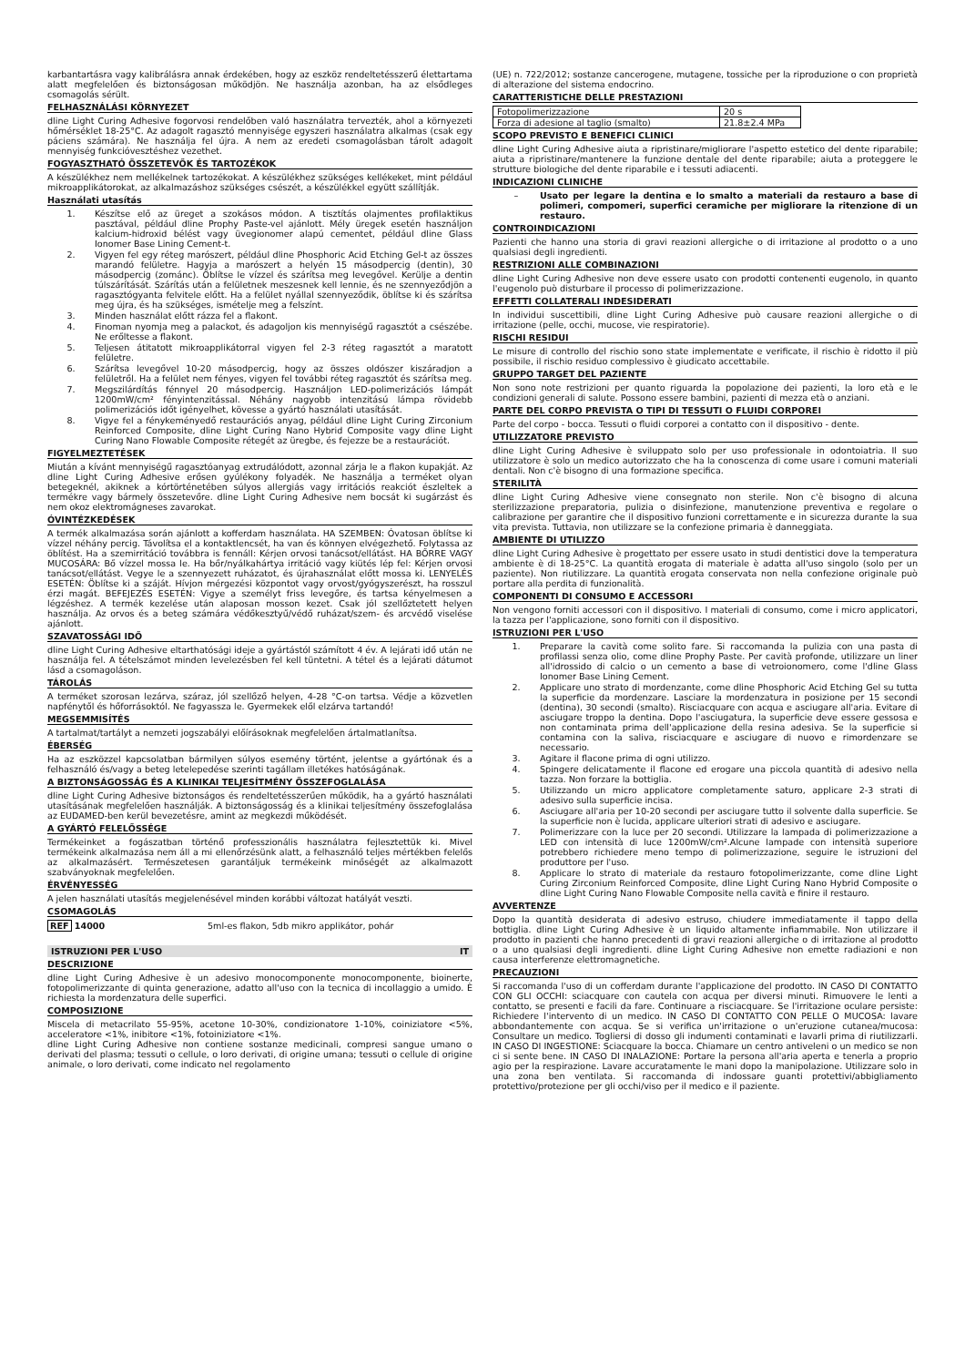karbantartásra vagy kalibrálásra annak érdekében, hogy az eszköz rendeltetésszerű élettartama alatt megfelelően és biztonságosan működjön. Ne használja azonban, ha az elsődleges csomagolás sérült.
FELHASZNÁLÁSI KÖRNYEZET
dline Light Curing Adhesive fogorvosi rendelőben való használatra tervezték, ahol a környezeti hőmérséklet 18-25°C. Az adagolt ragasztó mennyisége egyszeri használatra alkalmas (csak egy páciens számára). Ne használja fel újra. A nem az eredeti csomagolásban tárolt adagolt mennyiség funkcióvesztéshez vezethet.
FOGYASZTHATÓ ÖSSZETEVŐK ÉS TARTOZÉKOK
A készülékhez nem mellékelnek tartozékokat. A készülékhez szükséges kellékeket, mint például mikroapplikátorokat, az alkalmazáshoz szükséges csészét, a készülékkel együtt szállítják.
Használati utasítás
1. Készítse elő az üreget a szokásos módon. A tisztítás olajmentes profilaktikus pasztával, például dline Prophy Paste-vel ajánlott. Mély üregek esetén használjon kalcium-hidroxid bélést vagy üvegionomer alapú cementet, például dline Glass Ionomer Base Lining Cement-t.
2. Vigyen fel egy réteg marószert, például dline Phosphoric Acid Etching Gel-t az összes marandó felületre. Hagyja a marószert a helyén 15 másodpercig (dentin), 30 másodpercig (zománc). Öblítse le vízzel és szárítsa meg levegővel. Kerülje a dentin túlszárítását. Szárítás után a felületnek meszesnek kell lennie, és ne szennyeződjön a ragasztógyanta felvitele előtt. Ha a felület nyállal szennyeződik, öblítse ki és szárítsa meg újra, és ha szükséges, ismételje meg a felszínt.
3. Minden használat előtt rázza fel a flakont.
4. Finoman nyomja meg a palackot, és adagoljon kis mennyiségű ragasztót a csészébe. Ne erőltesse a flakont.
5. Teljesen átitatott mikroapplikátorral vigyen fel 2-3 réteg ragasztót a maratott felületre.
6. Szárítsa levegővel 10-20 másodpercig, hogy az összes oldószer kiszáradjon a felületről. Ha a felület nem fényes, vigyen fel további réteg ragasztót és szárítsa meg.
7. Megszilárdítás fénnyel 20 másodpercig. Használjon LED-polimerizációs lámpát 1200mW/cm² fényintenzitással. Néhány nagyobb intenzitású lámpa rövidebb polimerizációs időt igényelhet, kövesse a gyártó használati utasítását.
8. Vigye fel a fénykeményedő restaurációs anyag, például dline Light Curing Zirconium Reinforced Composite, dline Light Curing Nano Hybrid Composite vagy dline Light Curing Nano Flowable Composite rétegét az üregbe, és fejezze be a restaurációt.
FIGYELMEZTETÉSEK
Miután a kívánt mennyiségű ragasztóanyag extrudálódott, azonnal zárja le a flakon kupakját. Az dline Light Curing Adhesive erősen gyúlékony folyadék. Ne használja a terméket olyan betegeknél, akiknek a kórtörténetében súlyos allergiás vagy irritációs reakciót észleltek a termékre vagy bármely összetevőre. dline Light Curing Adhesive nem bocsát ki sugárzást és nem okoz elektromágneses zavarokat.
ÓVINTÉZKEDÉSEK
A termék alkalmazása során ajánlott a kofferdam használata. HA SZEMBEN: Óvatosan öblítse ki vízzel néhány percig. Távolítsa el a kontaktlencsét, ha van és könnyen elvégezhető. Folytassa az öblítést. Ha a szemirritáció továbbra is fennáll: Kérjen orvosi tanácsot/ellátást. HA BŐRRE VAGY MUCOSÁRA: Bő vízzel mossa le. Ha bőr/nyálkahártya irritáció vagy kiütés lép fel: Kérjen orvosi tanácsot/ellátást. Vegye le a szennyezett ruházatot, és újrahasználat előtt mossa ki. LENYELÉS ESETÉN: Öblítse ki a száját. Hívjon mérgezési központot vagy orvost/gyógyszerészt, ha rosszul érzi magát. BEFEJEZÉS ESETÉN: Vigye a személyt friss levegőre, és tartsa kényelmesen a légzéshez. A termék kezelése után alaposan mosson kezet. Csak jól szellőztetett helyen használja. Az orvos és a beteg számára védőkesztyű/védő ruházat/szem- és arcvédő viselése ajánlott.
SZAVATOSSÁGI IDŐ
dline Light Curing Adhesive eltarthatósági ideje a gyártástól számított 4 év. A lejárati idő után ne használja fel. A tételszámot minden levelezésben fel kell tüntetni. A tétel és a lejárati dátumot lásd a csomagoláson.
TÁROLÁS
A terméket szorosan lezárva, száraz, jól szellőző helyen, 4-28 °C-on tartsa. Védje a közvetlen napfénytől és hőforrásoktól. Ne fagyassza le. Gyermekek elől elzárva tartandó!
MEGSEMMISÍTÉS
A tartalmat/tartályt a nemzeti jogszabályi előírásoknak megfelelően ártalmatlanítsa.
ÉBERSÉG
Ha az eszközzel kapcsolatban bármilyen súlyos esemény történt, jelentse a gyártónak és a felhasználó és/vagy a beteg letelepedése szerinti tagállam illetékes hatóságának.
A BIZTONSÁGOSSÁG ÉS A KLINIKAI TELJESÍTMÉNY ÖSSZEFOGLALÁSA
dline Light Curing Adhesive biztonságos és rendeltetésszerűen működik, ha a gyártó használati utasításának megfelelően használják. A biztonságosság és a klinikai teljesítmény összefoglalása az EUDAMED-ben kerül bevezetésre, amint az megkezdi működését.
A GYÁRTÓ FELELŐSSÉGE
Termékeinket a fogászatban történő professzionális használatra fejlesztettük ki. Mivel termékeink alkalmazása nem áll a mi ellenőrzésünk alatt, a felhasználó teljes mértékben felelős az alkalmazásért. Természetesen garantáljuk termékeink minőségét az alkalmazott szabványoknak megfelelően.
ÉRVÉNYESSÉG
A jelen használati utasítás megjelenésével minden korábbi változat hatályát veszti.
CSOMAGOLÁS
REF 14000 5ml-es flakon, 5db mikro applikátor, pohár
ISTRUZIONI PER L'USO IT
DESCRIZIONE
dline Light Curing Adhesive è un adesivo monocomponente monocomponente, bioinerte, fotopolimerizzante di quinta generazione, adatto all'uso con la tecnica di incollaggio a umido. È richiesta la mordenzatura delle superfici.
COMPOSIZIONE
Miscela di metacrilato 55-95%, acetone 10-30%, condizionatore 1-10%, coiniziatore <5%, acceleratore <1%, inibitore <1%, fotoiniziatore <1%.
dline Light Curing Adhesive non contiene sostanze medicinali, compresi sangue umano o derivati del plasma; tessuti o cellule, o loro derivati, di origine umana; tessuti o cellule di origine animale, o loro derivati, come indicato nel regolamento
(UE) n. 722/2012; sostanze cancerogene, mutagene, tossiche per la riproduzione o con proprietà di alterazione del sistema endocrino.
CARATTERISTICHE DELLE PRESTAZIONI
| Fotopolimerizzazione | 20 s |
| Forza di adesione al taglio (smalto) | 21.8±2.4 MPa |
SCOPO PREVISTO E BENEFICI CLINICI
dline Light Curing Adhesive aiuta a ripristinare/migliorare l'aspetto estetico del dente riparabile; aiuta a ripristinare/mantenere la funzione dentale del dente riparabile; aiuta a proteggere le strutture biologiche del dente riparabile e i tessuti adiacenti.
INDICAZIONI CLINICHE
– Usato per legare la dentina e lo smalto a materiali da restauro a base di polimeri, compomeri, superfici ceramiche per migliorare la ritenzione di un restauro.
CONTROINDICAZIONI
Pazienti che hanno una storia di gravi reazioni allergiche o di irritazione al prodotto o a uno qualsiasi degli ingredienti.
RESTRIZIONI ALLE COMBINAZIONI
dline Light Curing Adhesive non deve essere usato con prodotti contenenti eugenolo, in quanto l'eugenolo può disturbare il processo di polimerizzazione.
EFFETTI COLLATERALI INDESIDERATI
In individui suscettibili, dline Light Curing Adhesive può causare reazioni allergiche o di irritazione (pelle, occhi, mucose, vie respiratorie).
RISCHI RESIDUI
Le misure di controllo del rischio sono state implementate e verificate, il rischio è ridotto il più possibile, il rischio residuo complessivo è giudicato accettabile.
GRUPPO TARGET DEL PAZIENTE
Non sono note restrizioni per quanto riguarda la popolazione dei pazienti, la loro età e le condizioni generali di salute. Possono essere bambini, pazienti di mezza età o anziani.
PARTE DEL CORPO PREVISTA O TIPI DI TESSUTI O FLUIDI CORPOREI
Parte del corpo - bocca. Tessuti o fluidi corporei a contatto con il dispositivo - dente.
UTILIZZATORE PREVISTO
dline Light Curing Adhesive è sviluppato solo per uso professionale in odontoiatria. Il suo utilizzatore è solo un medico autorizzato che ha la conoscenza di come usare i comuni materiali dentali. Non c'è bisogno di una formazione specifica.
STERILITÀ
dline Light Curing Adhesive viene consegnato non sterile. Non c'è bisogno di alcuna sterilizzazione preparatoria, pulizia o disinfezione, manutenzione preventiva e regolare o calibrazione per garantire che il dispositivo funzioni correttamente e in sicurezza durante la sua vita prevista. Tuttavia, non utilizzare se la confezione primaria è danneggiata.
AMBIENTE DI UTILIZZO
dline Light Curing Adhesive è progettato per essere usato in studi dentistici dove la temperatura ambiente è di 18-25°C. La quantità erogata di materiale è adatta all'uso singolo (solo per un paziente). Non riutilizzare. La quantità erogata conservata non nella confezione originale può portare alla perdita di funzionalità.
COMPONENTI DI CONSUMO E ACCESSORI
Non vengono forniti accessori con il dispositivo. I materiali di consumo, come i micro applicatori, la tazza per l'applicazione, sono forniti con il dispositivo.
ISTRUZIONI PER L'USO
1. Preparare la cavità come solito fare. Si raccomanda la pulizia con una pasta di profilassi senza olio, come dline Prophy Paste. Per cavità profonde, utilizzare un liner all'idrossido di calcio o un cemento a base di vetroionomero, come l'dline Glass Ionomer Base Lining Cement.
2. Applicare uno strato di mordenzante, come dline Phosphoric Acid Etching Gel su tutta la superficie da mordenzare. Lasciare la mordenzatura in posizione per 15 secondi (dentina), 30 secondi (smalto). Risciacquare con acqua e asciugare all'aria. Evitare di asciugare troppo la dentina. Dopo l'asciugatura, la superficie deve essere gessosa e non contaminata prima dell'applicazione della resina adesiva. Se la superficie si contamina con la saliva, risciacquare e asciugare di nuovo e rimordenzare se necessario.
3. Agitare il flacone prima di ogni utilizzo.
4. Spingere delicatamente il flacone ed erogare una piccola quantità di adesivo nella tazza. Non forzare la bottiglia.
5. Utilizzando un micro applicatore completamente saturo, applicare 2-3 strati di adesivo sulla superficie incisa.
6. Asciugare all'aria per 10-20 secondi per asciugare tutto il solvente dalla superficie. Se la superficie non è lucida, applicare ulteriori strati di adesivo e asciugare.
7. Polimerizzare con la luce per 20 secondi. Utilizzare la lampada di polimerizzazione a LED con intensità di luce 1200mW/cm².Alcune lampade con intensità superiore potrebbero richiedere meno tempo di polimerizzazione, seguire le istruzioni del produttore per l'uso.
8. Applicare lo strato di materiale da restauro fotopolimerizzante, come dline Light Curing Zirconium Reinforced Composite, dline Light Curing Nano Hybrid Composite o dline Light Curing Nano Flowable Composite nella cavità e finire il restauro.
AVVERTENZE
Dopo la quantità desiderata di adesivo estruso, chiudere immediatamente il tappo della bottiglia. dline Light Curing Adhesive è un liquido altamente infiammabile. Non utilizzare il prodotto in pazienti che hanno precedenti di gravi reazioni allergiche o di irritazione al prodotto o a uno qualsiasi degli ingredienti. dline Light Curing Adhesive non emette radiazioni e non causa interferenze elettromagnetiche.
PRECAUZIONI
Si raccomanda l'uso di un cofferdam durante l'applicazione del prodotto. IN CASO DI CONTATTO CON GLI OCCHI: sciacquare con cautela con acqua per diversi minuti. Rimuovere le lenti a contatto, se presenti e facili da fare. Continuare a risciacquare. Se l'irritazione oculare persiste: Richiedere l'intervento di un medico. IN CASO DI CONTATTO CON PELLE O MUCOSA: lavare abbondantemente con acqua. Se si verifica un'irritazione o un'eruzione cutanea/mucosa: Consultare un medico. Togliersi di dosso gli indumenti contaminati e lavarli prima di riutilizzarli. IN CASO DI INGESTIONE: Sciacquare la bocca. Chiamare un centro antiveleni o un medico se non ci si sente bene. IN CASO DI INALAZIONE: Portare la persona all'aria aperta e tenerla a proprio agio per la respirazione. Lavare accuratamente le mani dopo la manipolazione. Utilizzare solo in una zona ben ventilata. Si raccomanda di indossare guanti protettivi/abbigliamento protettivo/protezione per gli occhi/viso per il medico e il paziente.